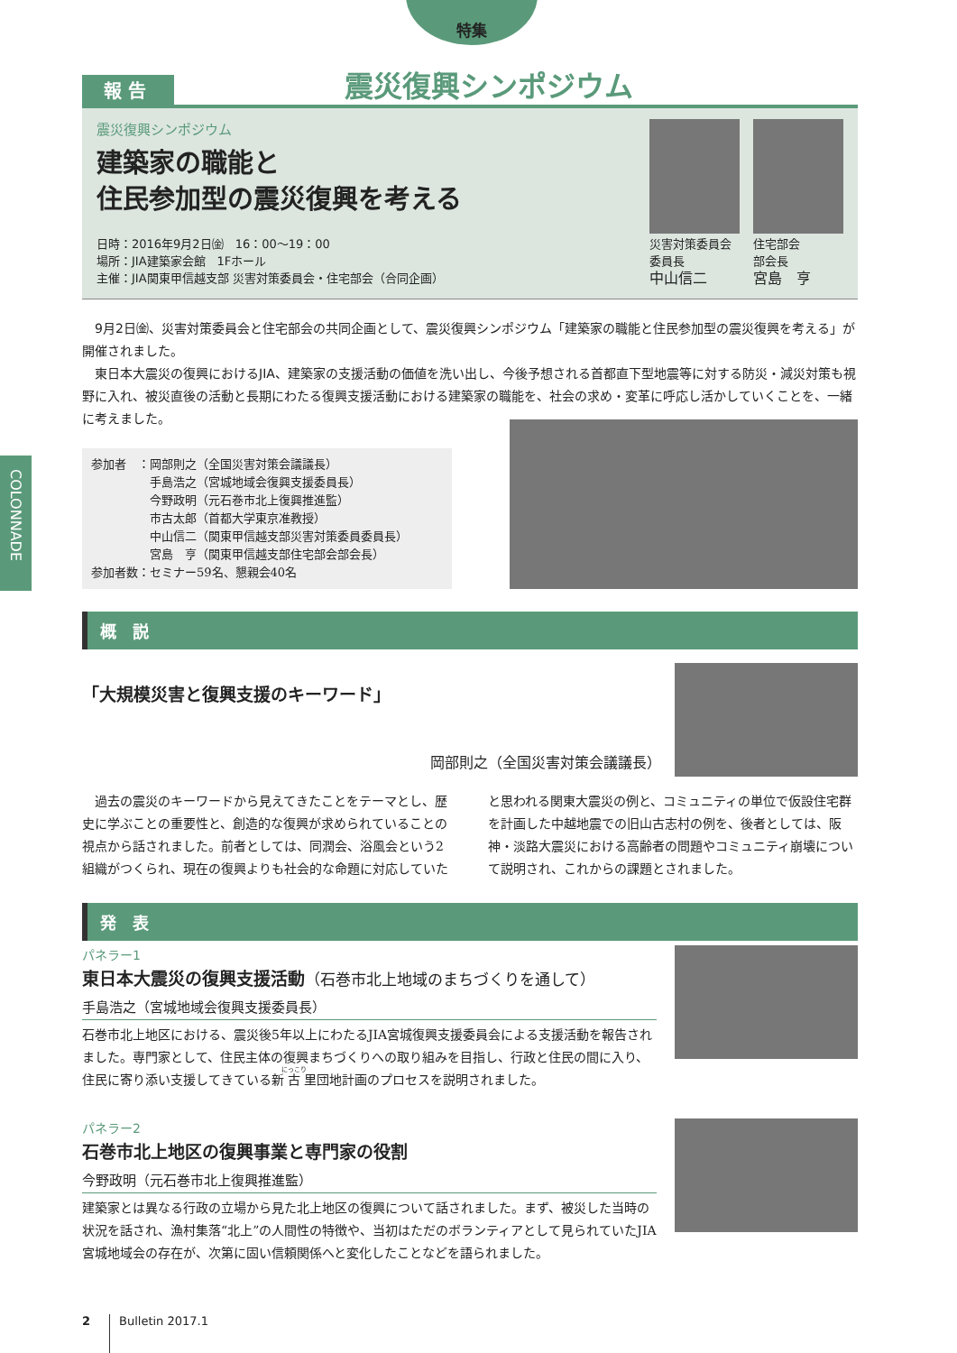特集
COLONNADE
報 告
震災復興シンポジウム
震災復興シンポジウム
建築家の職能と
住民参加型の震災復興を考える
日時：2016年9月2日㈮　16：00～19：00
場所：JIA建築家会館　1Fホール
主催：JIA関東甲信越支部 災害対策委員会・住宅部会（合同企画）
災害対策委員会
委員長
中山信二
住宅部会
部会長
宮島　亨
　9月2日㈮、災害対策委員会と住宅部会の共同企画として、震災復興シンポジウム「建築家の職能と住民参加型の震災復興を考える」が開催されました。
　東日本大震災の復興におけるJIA、建築家の支援活動の価値を洗い出し、今後予想される首都直下型地震等に対する防災・減災対策も視野に入れ、被災直後の活動と長期にわたる復興支援活動における建築家の職能を、社会の求め・変革に呼応し活かしていくことを、一緒に考えました。
参加者　：岡部則之（全国災害対策会議議長）
　　　　　手島浩之（宮城地域会復興支援委員長）
　　　　　今野政明（元石巻市北上復興推進監）
　　　　　市古太郎（首都大学東京准教授）
　　　　　中山信二（関東甲信越支部災害対策委員委員長）
　　　　　宮島　亨（関東甲信越支部住宅部会部会長）
参加者数：セミナー59名、懇親会40名
概　説
「大規模災害と復興支援のキーワード」
岡部則之（全国災害対策会議議長）
　過去の震災のキーワードから見えてきたことをテーマとし、歴史に学ぶことの重要性と、創造的な復興が求められていることの視点から話されました。前者としては、同潤会、浴風会という2組織がつくられ、現在の復興よりも社会的な命題に対応していたと思われる関東大震災の例と、コミュニティの単位で仮設住宅群を計画した中越地震での旧山古志村の例を、後者としては、阪神・淡路大震災における高齢者の問題やコミュニティ崩壊について説明され、これからの課題とされました。
発　表
パネラー1
東日本大震災の復興支援活動（石巻市北上地域のまちづくりを通して）
手島浩之（宮城地域会復興支援委員長）
石巻市北上地区における、震災後5年以上にわたるJIA宮城復興支援委員会による支援活動を報告されました。専門家として、住民主体の復興まちづくりへの取り組みを目指し、行政と住民の間に入り、住民に寄り添い支援してきている新古里団地計画のプロセスを説明されました。
パネラー2
石巻市北上地区の復興事業と専門家の役割
今野政明（元石巻市北上復興推進監）
建築家とは異なる行政の立場から見た北上地区の復興について話されました。まず、被災した当時の状況を話され、漁村集落“北上”の人間性の特徴や、当初はただのボランティアとして見られていたJIA宮城地域会の存在が、次第に固い信頼関係へと変化したことなどを語られました。
2 Bulletin 2017.1